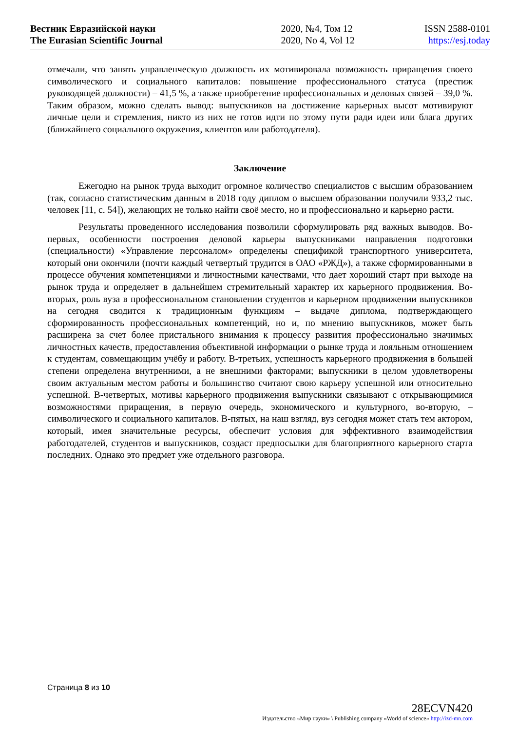Вестник Евразийской науки
The Eurasian Scientific Journal
2020, №4, Том 12
2020, No 4, Vol 12
ISSN 2588-0101
https://esj.today
отмечали, что занять управленческую должность их мотивировала возможность приращения своего символического и социального капиталов: повышение профессионального статуса (престиж руководящей должности) – 41,5 %, а также приобретение профессиональных и деловых связей – 39,0 %. Таким образом, можно сделать вывод: выпускников на достижение карьерных высот мотивируют личные цели и стремления, никто из них не готов идти по этому пути ради идеи или блага других (ближайшего социального окружения, клиентов или работодателя).
Заключение
Ежегодно на рынок труда выходит огромное количество специалистов с высшим образованием (так, согласно статистическим данным в 2018 году диплом о высшем образовании получили 933,2 тыс. человек [11, с. 54]), желающих не только найти своё место, но и профессионально и карьерно расти.
Результаты проведенного исследования позволили сформулировать ряд важных выводов. Во-первых, особенности построения деловой карьеры выпускниками направления подготовки (специальности) «Управление персоналом» определены спецификой транспортного университета, который они окончили (почти каждый четвертый трудится в ОАО «РЖД»), а также сформированными в процессе обучения компетенциями и личностными качествами, что дает хороший старт при выходе на рынок труда и определяет в дальнейшем стремительный характер их карьерного продвижения. Во-вторых, роль вуза в профессиональном становлении студентов и карьерном продвижении выпускников на сегодня сводится к традиционным функциям – выдаче диплома, подтверждающего сформированность профессиональных компетенций, но и, по мнению выпускников, может быть расширена за счет более пристального внимания к процессу развития профессионально значимых личностных качеств, предоставления объективной информации о рынке труда и лояльным отношением к студентам, совмещающим учёбу и работу. В-третьих, успешность карьерного продвижения в большей степени определена внутренними, а не внешними факторами; выпускники в целом удовлетворены своим актуальным местом работы и большинство считают свою карьеру успешной или относительно успешной. В-четвертых, мотивы карьерного продвижения выпускники связывают с открывающимися возможностями приращения, в первую очередь, экономического и культурного, во-вторую, – символического и социального капиталов. В-пятых, на наш взгляд, вуз сегодня может стать тем актором, который, имея значительные ресурсы, обеспечит условия для эффективного взаимодействия работодателей, студентов и выпускников, создаст предпосылки для благоприятного карьерного старта последних. Однако это предмет уже отдельного разговора.
Страница 8 из 10
28ECVN420
Издательство «Мир науки» \ Publishing company «World of science» http://izd-mn.com